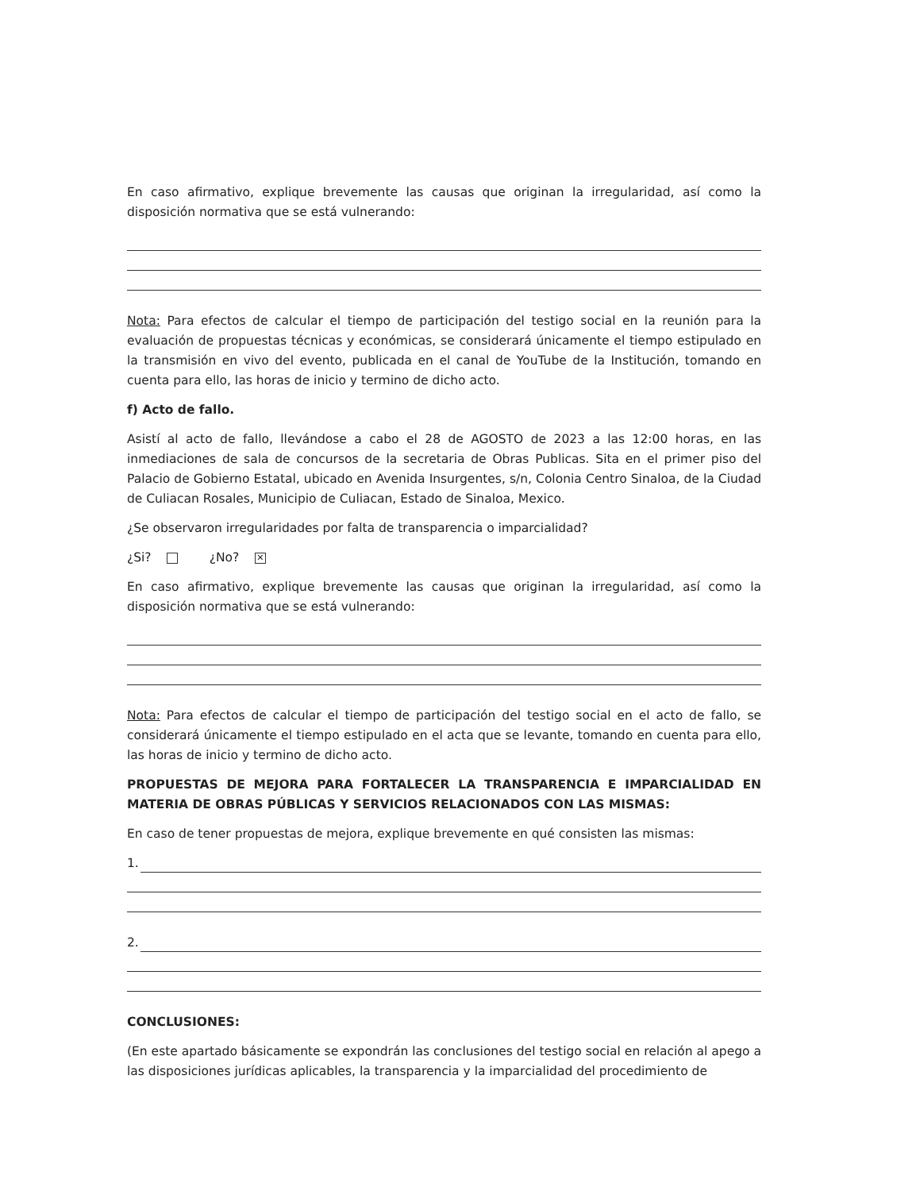En caso afirmativo, explique brevemente las causas que originan la irregularidad, así como la disposición normativa que se está vulnerando:
Nota: Para efectos de calcular el tiempo de participación del testigo social en la reunión para la evaluación de propuestas técnicas y económicas, se considerará únicamente el tiempo estipulado en la transmisión en vivo del evento, publicada en el canal de YouTube de la Institución, tomando en cuenta para ello, las horas de inicio y termino de dicho acto.
f) Acto de fallo.
Asistí al acto de fallo, llevándose a cabo el 28 de AGOSTO de 2023 a las 12:00 horas, en las inmediaciones de sala de concursos de la secretaria de Obras Publicas. Sita en el primer piso del Palacio de Gobierno Estatal, ubicado en Avenida Insurgentes, s/n, Colonia Centro Sinaloa, de la Ciudad de Culiacan Rosales, Municipio de Culiacan, Estado de Sinaloa, Mexico.
¿Se observaron irregularidades por falta de transparencia o imparcialidad?
¿Si? ¿No? ✕
En caso afirmativo, explique brevemente las causas que originan la irregularidad, así como la disposición normativa que se está vulnerando:
Nota: Para efectos de calcular el tiempo de participación del testigo social en el acto de fallo, se considerará únicamente el tiempo estipulado en el acta que se levante, tomando en cuenta para ello, las horas de inicio y termino de dicho acto.
PROPUESTAS DE MEJORA PARA FORTALECER LA TRANSPARENCIA E IMPARCIALIDAD EN MATERIA DE OBRAS PÚBLICAS Y SERVICIOS RELACIONADOS CON LAS MISMAS:
En caso de tener propuestas de mejora, explique brevemente en qué consisten las mismas:
1.
2.
CONCLUSIONES:
(En este apartado básicamente se expondrán las conclusiones del testigo social en relación al apego a las disposiciones jurídicas aplicables, la transparencia y la imparcialidad del procedimiento de